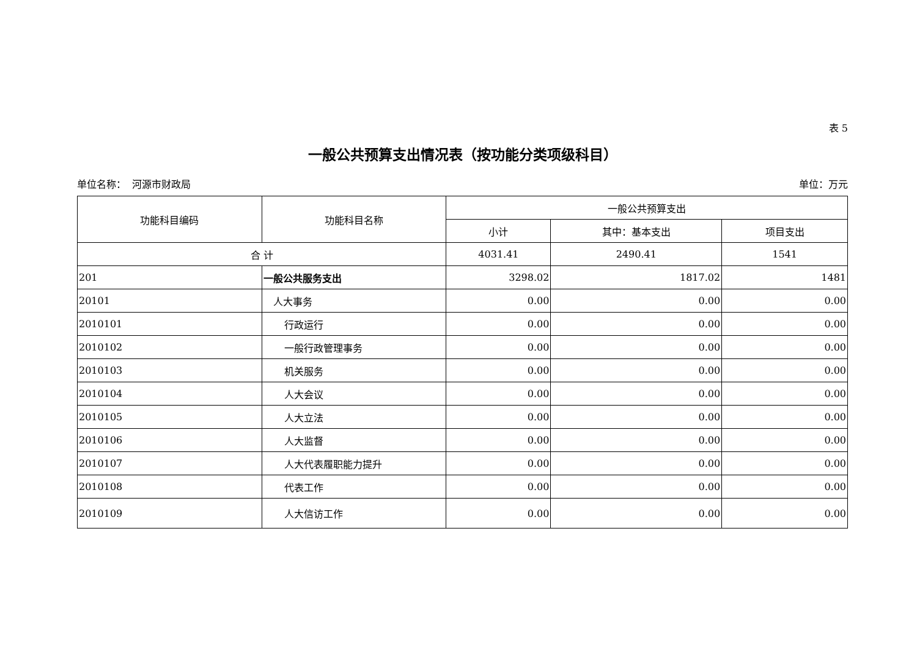表 5
一般公共预算支出情况表（按功能分类项级科目）
单位名称： 河源市财政局 单位：万元
| 功能科目编码 | 功能科目名称 | 一般公共预算支出 | | |
| --- | --- | --- | --- | --- |
| | | 小计 | 其中：基本支出 | 项目支出 |
| 合 计 | | 4031.41 | 2490.41 | 1541 |
| 201 | 一般公共服务支出 | 3298.02 | 1817.02 | 1481 |
| 20101 | 人大事务 | 0.00 | 0.00 | 0.00 |
| 2010101 | 行政运行 | 0.00 | 0.00 | 0.00 |
| 2010102 | 一般行政管理事务 | 0.00 | 0.00 | 0.00 |
| 2010103 | 机关服务 | 0.00 | 0.00 | 0.00 |
| 2010104 | 人大会议 | 0.00 | 0.00 | 0.00 |
| 2010105 | 人大立法 | 0.00 | 0.00 | 0.00 |
| 2010106 | 人大监督 | 0.00 | 0.00 | 0.00 |
| 2010107 | 人大代表履职能力提升 | 0.00 | 0.00 | 0.00 |
| 2010108 | 代表工作 | 0.00 | 0.00 | 0.00 |
| 2010109 | 人大信访工作 | 0.00 | 0.00 | 0.00 |